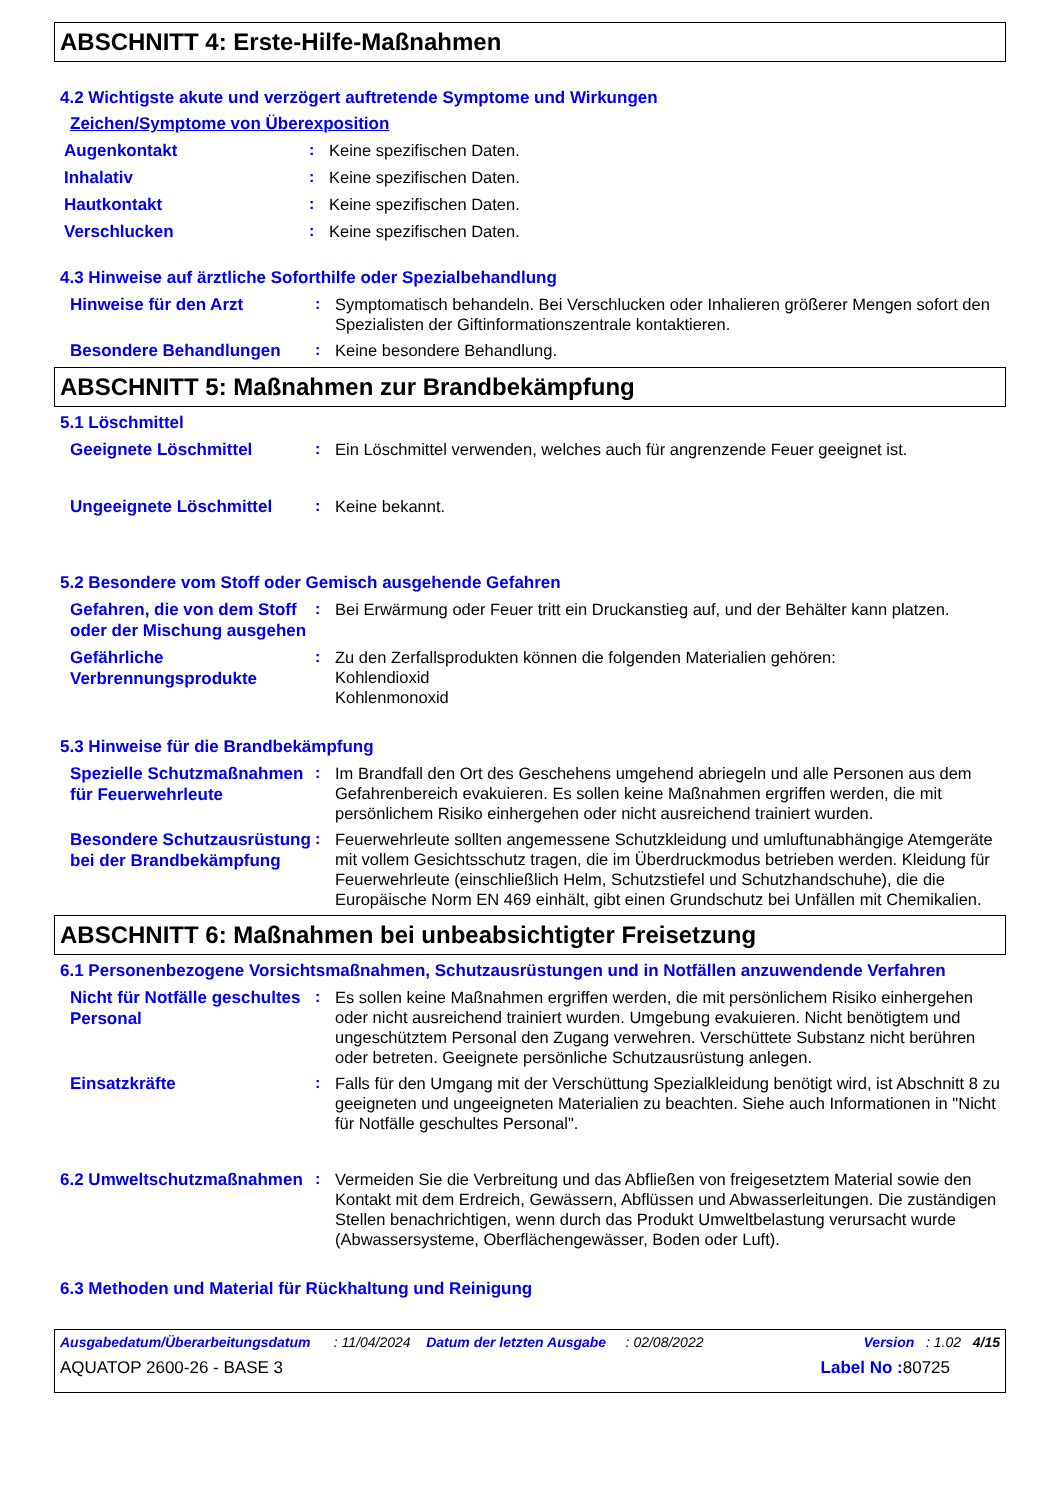ABSCHNITT 4: Erste-Hilfe-Maßnahmen
4.2 Wichtigste akute und verzögert auftretende Symptome und Wirkungen
Zeichen/Symptome von Überexposition
Augenkontakt
: Keine spezifischen Daten.
Inhalativ
: Keine spezifischen Daten.
Hautkontakt
: Keine spezifischen Daten.
Verschlucken
: Keine spezifischen Daten.
4.3 Hinweise auf ärztliche Soforthilfe oder Spezialbehandlung
Hinweise für den Arzt
: Symptomatisch behandeln. Bei Verschlucken oder Inhalieren größerer Mengen sofort den Spezialisten der Giftinformationszentrale kontaktieren.
Besondere Behandlungen
: Keine besondere Behandlung.
ABSCHNITT 5: Maßnahmen zur Brandbekämpfung
5.1 Löschmittel
Geeignete Löschmittel
: Ein Löschmittel verwenden, welches auch für angrenzende Feuer geeignet ist.
Ungeeignete Löschmittel
: Keine bekannt.
5.2 Besondere vom Stoff oder Gemisch ausgehende Gefahren
Gefahren, die von dem Stoff oder der Mischung ausgehen
: Bei Erwärmung oder Feuer tritt ein Druckanstieg auf, und der Behälter kann platzen.
Gefährliche Verbrennungsprodukte
: Zu den Zerfallsprodukten können die folgenden Materialien gehören:
Kohlendioxid
Kohlenmonoxid
5.3 Hinweise für die Brandbekämpfung
Spezielle Schutzmaßnahmen für Feuerwehrleute
: Im Brandfall den Ort des Geschehens umgehend abriegeln und alle Personen aus dem Gefahrenbereich evakuieren. Es sollen keine Maßnahmen ergriffen werden, die mit persönlichem Risiko einhergehen oder nicht ausreichend trainiert wurden.
Besondere Schutzausrüstung bei der Brandbekämpfung
: Feuerwehrleute sollten angemessene Schutzkleidung und umluftunabhängige Atemgeräte mit vollem Gesichtsschutz tragen, die im Überdruckmodus betrieben werden. Kleidung für Feuerwehrleute (einschließlich Helm, Schutzstiefel und Schutzhandschuhe), die die Europäische Norm EN 469 einhält, gibt einen Grundschutz bei Unfällen mit Chemikalien.
ABSCHNITT 6: Maßnahmen bei unbeabsichtigter Freisetzung
6.1 Personenbezogene Vorsichtsmaßnahmen, Schutzausrüstungen und in Notfällen anzuwendende Verfahren
Nicht für Notfälle geschultes Personal
: Es sollen keine Maßnahmen ergriffen werden, die mit persönlichem Risiko einhergehen oder nicht ausreichend trainiert wurden. Umgebung evakuieren. Nicht benötigtem und ungeschütztem Personal den Zugang verwehren. Verschüttete Substanz nicht berühren oder betreten. Geeignete persönliche Schutzausrüstung anlegen.
Einsatzkräfte
: Falls für den Umgang mit der Verschüttung Spezialkleidung benötigt wird, ist Abschnitt 8 zu geeigneten und ungeeigneten Materialien zu beachten. Siehe auch Informationen in "Nicht für Notfälle geschultes Personal".
6.2 Umweltschutzmaßnahmen
: Vermeiden Sie die Verbreitung und das Abfließen von freigesetztem Material sowie den Kontakt mit dem Erdreich, Gewässern, Abflüssen und Abwasserleitungen. Die zuständigen Stellen benachrichtigen, wenn durch das Produkt Umweltbelastung verursacht wurde (Abwassersysteme, Oberflächengewässer, Boden oder Luft).
6.3 Methoden und Material für Rückhaltung und Reinigung
Ausgabedatum/Überarbeitungsdatum : 11/04/2024 Datum der letzten Ausgabe : 02/08/2022 Version : 1.02 4/15
AQUATOP 2600-26 - BASE 3 Label No : 80725